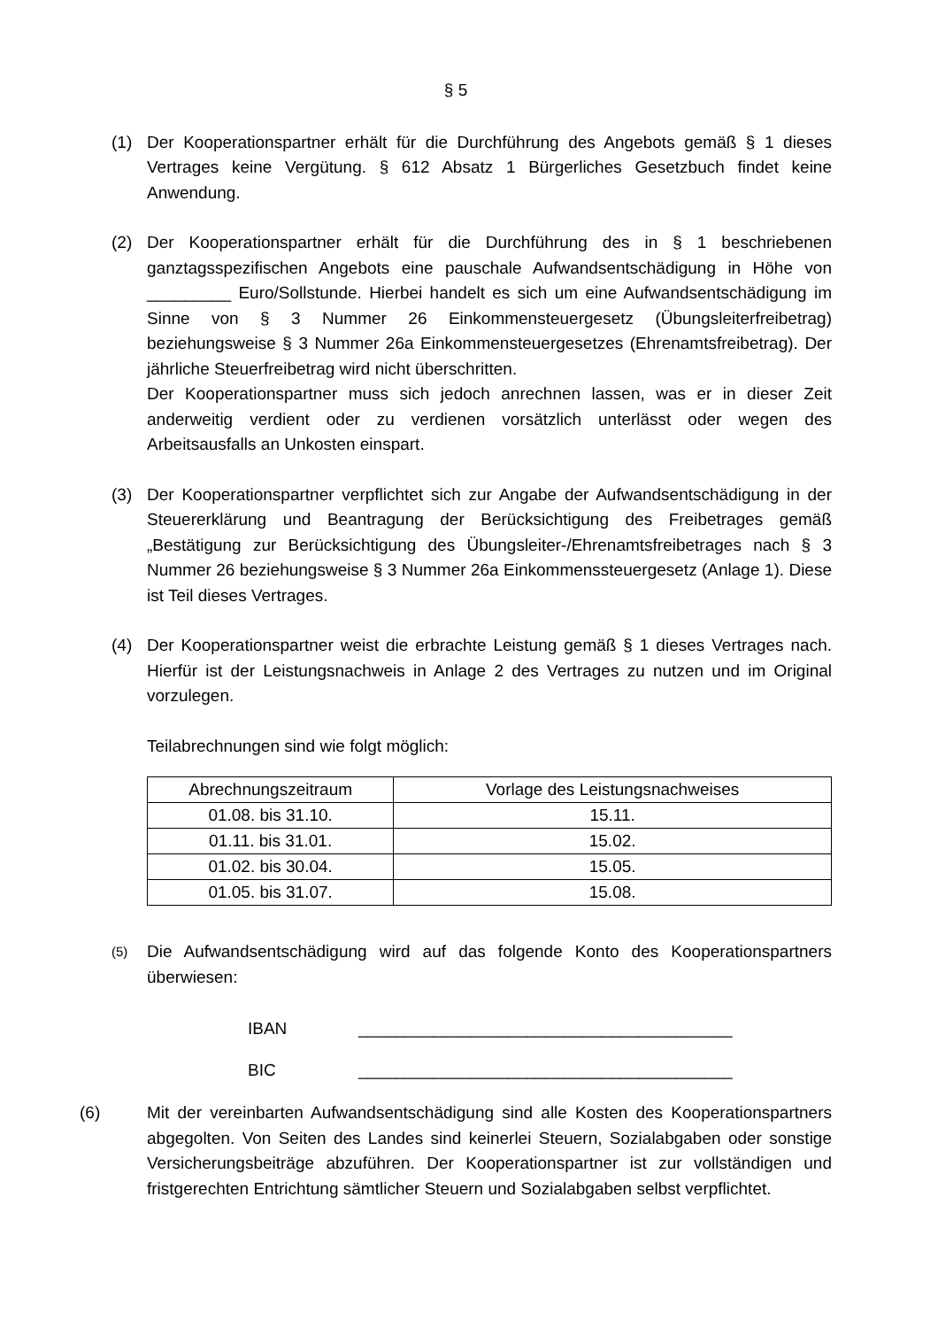§ 5
(1) Der Kooperationspartner erhält für die Durchführung des Angebots gemäß § 1 dieses Vertrages keine Vergütung. § 612 Absatz 1 Bürgerliches Gesetzbuch findet keine Anwendung.
(2) Der Kooperationspartner erhält für die Durchführung des in § 1 beschriebenen ganztagsspezifischen Angebots eine pauschale Aufwandsentschädigung in Höhe von _________ Euro/Sollstunde. Hierbei handelt es sich um eine Aufwandsentschädigung im Sinne von § 3 Nummer 26 Einkommensteuergesetz (Übungsleiterfreibetrag) beziehungsweise § 3 Nummer 26a Einkommensteuergesetzes (Ehrenamtsfreibetrag). Der jährliche Steuerfreibetrag wird nicht überschritten.
Der Kooperationspartner muss sich jedoch anrechnen lassen, was er in dieser Zeit anderweitig verdient oder zu verdienen vorsätzlich unterlässt oder wegen des Arbeitsausfalls an Unkosten einspart.
(3) Der Kooperationspartner verpflichtet sich zur Angabe der Aufwandsentschädigung in der Steuererklärung und Beantragung der Berücksichtigung des Freibetrages gemäß „Bestätigung zur Berücksichtigung des Übungsleiter-/Ehrenamtsfreibetrages nach § 3 Nummer 26 beziehungsweise § 3 Nummer 26a Einkommenssteuergesetz (Anlage 1). Diese ist Teil dieses Vertrages.
(4) Der Kooperationspartner weist die erbrachte Leistung gemäß § 1 dieses Vertrages nach. Hierfür ist der Leistungsnachweis in Anlage 2 des Vertrages zu nutzen und im Original vorzulegen.
Teilabrechnungen sind wie folgt möglich:
| Abrechnungszeitraum | Vorlage des Leistungsnachweises |
| --- | --- |
| 01.08. bis 31.10. | 15.11. |
| 01.11. bis 31.01. | 15.02. |
| 01.02. bis 30.04. | 15.05. |
| 01.05. bis 31.07. | 15.08. |
(5)
Die Aufwandsentschädigung wird auf das folgende Konto des Kooperationspartners überwiesen:
IBAN ________________________________________
BIC ________________________________________
(6) Mit der vereinbarten Aufwandsentschädigung sind alle Kosten des Kooperationspartners abgegolten. Von Seiten des Landes sind keinerlei Steuern, Sozialabgaben oder sonstige Versicherungsbeiträge abzuführen. Der Kooperationspartner ist zur vollständigen und fristgerechten Entrichtung sämtlicher Steuern und Sozialabgaben selbst verpflichtet.